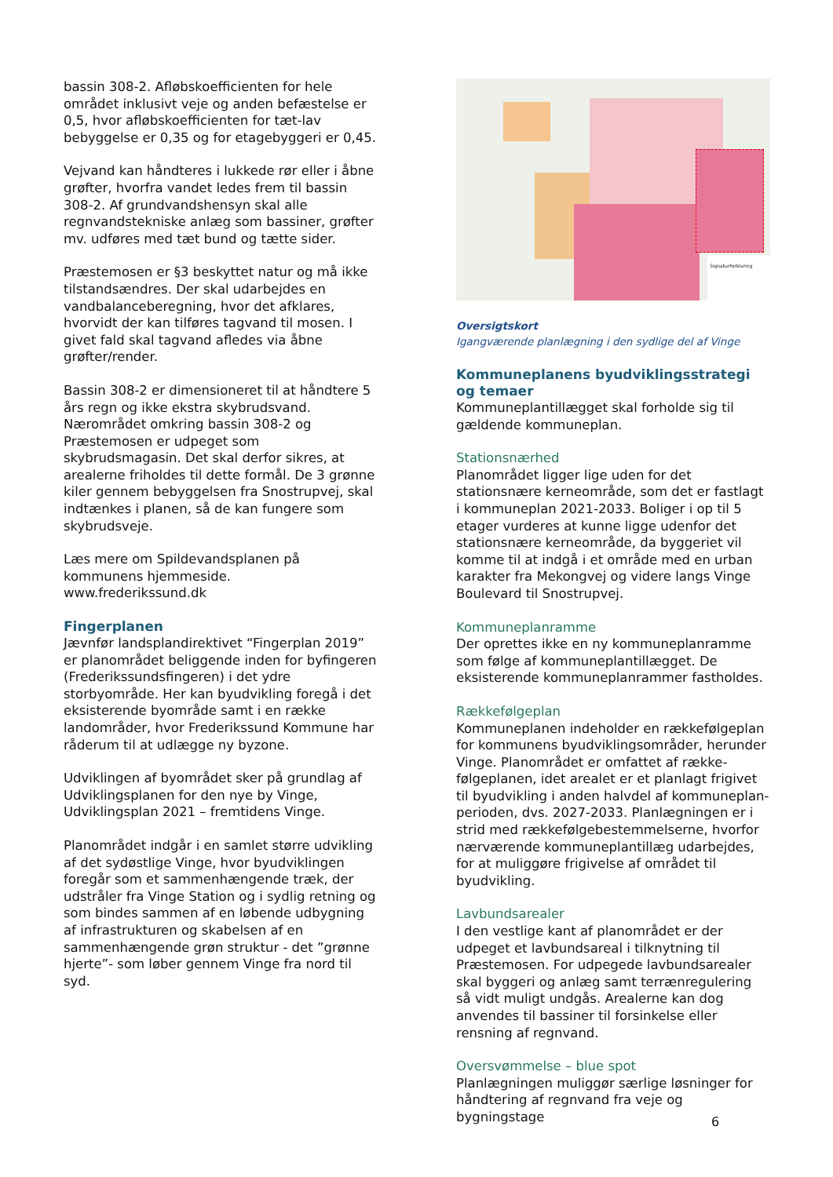bassin 308-2. Afløbskoefficienten for hele området inklusivt veje og anden befæstelse er 0,5, hvor afløbskoefficienten for tæt-lav bebyggelse er 0,35 og for etagebyggeri er 0,45.
Vejvand kan håndteres i lukkede rør eller i åbne grøfter, hvorfra vandet ledes frem til bassin 308-2. Af grundvandshensyn skal alle regnvandstekniske anlæg som bassiner, grøfter mv. udføres med tæt bund og tætte sider.
Præstemosen er §3 beskyttet natur og må ikke tilstandsændres. Der skal udarbejdes en vandbalanceberegning, hvor det afklares, hvorvidt der kan tilføres tagvand til mosen. I givet fald skal tagvand afledes via åbne grøfter/render.
Bassin 308-2 er dimensioneret til at håndtere 5 års regn og ikke ekstra skybrudsvand. Nærområdet omkring bassin 308-2 og Præstemosen er udpeget som skybrudsmagasin. Det skal derfor sikres, at arealerne friholdes til dette formål. De 3 grønne kiler gennem bebyggelsen fra Snostrupvej, skal indtænkes i planen, så de kan fungere som skybrudsveje.
Læs mere om Spildevandsplanen på kommunens hjemmeside. www.frederikssund.dk
Fingerplanen
Jævnfør landsplandirektivet “Fingerplan 2019” er planområdet beliggende inden for byfingeren (Frederikssundsfingeren) i det ydre storbyområde. Her kan byudvikling foregå i det eksisterende byområde samt i en række landområder, hvor Frederikssund Kommune har råderum til at udlægge ny byzone.
Udviklingen af byområdet sker på grundlag af Udviklingsplanen for den nye by Vinge, Udviklingsplan 2021 – fremtidens Vinge.
Planområdet indgår i en samlet større udvikling af det sydøstlige Vinge, hvor byudviklingen foregår som et sammenhængende træk, der udstråler fra Vinge Station og i sydlig retning og som bindes sammen af en løbende udbygning af infrastrukturen og skabelsen af en sammenhængende grøn struktur - det ”grønne hjerte”- som løber gennem Vinge fra nord til syd.
Signaturforklaring
Oversigtskort
Igangværende planlægning i den sydlige del af Vinge
Kommuneplanens byudviklingsstrategi og temaer
Kommuneplantillægget skal forholde sig til gældende kommuneplan.
Stationsnærhed
Planområdet ligger lige uden for det stationsnære kerneområde, som det er fastlagt i kommuneplan 2021-2033. Boliger i op til 5 etager vurderes at kunne ligge udenfor det stationsnære kerneområde, da byggeriet vil komme til at indgå i et område med en urban karakter fra Mekongvej og videre langs Vinge Boulevard til Snostrupvej.
Kommuneplanramme
Der oprettes ikke en ny kommuneplanramme som følge af kommuneplantillægget. De eksisterende kommuneplanrammer fastholdes.
Rækkefølgeplan
Kommuneplanen indeholder en rækkefølgeplan for kommunens byudviklingsområder, herunder Vinge. Planområdet er omfattet af række-følgeplanen, idet arealet er et planlagt frigivet til byudvikling i anden halvdel af kommuneplan-perioden, dvs. 2027-2033. Planlægningen er i strid med rækkefølgebestemmelserne, hvorfor nærværende kommuneplantillæg udarbejdes, for at muliggøre frigivelse af området til byudvikling.
Lavbundsarealer
I den vestlige kant af planområdet er der udpeget et lavbundsareal i tilknytning til Præstemosen. For udpegede lavbundsarealer skal byggeri og anlæg samt terrænregulering så vidt muligt undgås. Arealerne kan dog anvendes til bassiner til forsinkelse eller rensning af regnvand.
Oversvømmelse – blue spot
Planlægningen muliggør særlige løsninger for håndtering af regnvand fra veje og bygningstage
6